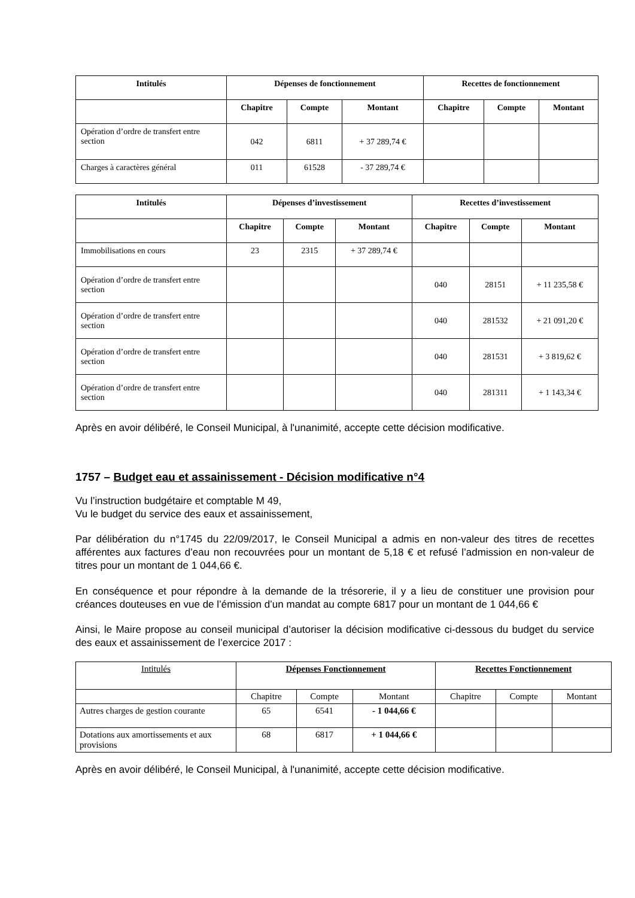| Intitulés | Dépenses de fonctionnement | | | Recettes de fonctionnement | | |
| --- | --- | --- | --- | --- | --- | --- |
| | Chapitre | Compte | Montant | Chapitre | Compte | Montant |
| Opération d’ordre de transfert entre section | 042 | 6811 | + 37 289,74 € | | | |
| Charges à caractères général | 011 | 61528 | - 37 289,74 € | | | |
| Intitulés | Dépenses d’investissement | | | Recettes d’investissement | | |
| --- | --- | --- | --- | --- | --- | --- |
| | Chapitre | Compte | Montant | Chapitre | Compte | Montant |
| Immobilisations en cours | 23 | 2315 | + 37 289,74 € | | | |
| Opération d’ordre de transfert entre section | | | | 040 | 28151 | + 11 235,58 € |
| Opération d’ordre de transfert entre section | | | | 040 | 281532 | + 21 091,20 € |
| Opération d’ordre de transfert entre section | | | | 040 | 281531 | + 3 819,62 € |
| Opération d’ordre de transfert entre section | | | | 040 | 281311 | + 1 143,34 € |
Après en avoir délibéré, le Conseil Municipal, à l'unanimité, accepte cette décision modificative.
1757 – Budget eau et assainissement - Décision modificative n°4
Vu l’instruction budgétaire et comptable M 49,
Vu le budget du service des eaux et assainissement,
Par délibération du n°1745 du 22/09/2017, le Conseil Municipal a admis en non-valeur des titres de recettes afférentes aux factures d’eau non recouvrées pour un montant de 5,18 € et refusé l’admission en non-valeur de titres pour un montant de 1 044,66 €.
En conséquence et pour répondre à la demande de la trésorerie, il y a lieu de constituer une provision pour créances douteuses en vue de l’émission d’un mandat au compte 6817 pour un montant de 1 044,66 €
Ainsi, le Maire propose au conseil municipal d’autoriser la décision modificative ci-dessous du budget du service des eaux et assainissement de l’exercice 2017 :
| Intitulés | Dépenses Fonctionnement | | | Recettes Fonctionnement | | |
| | Chapitre | Compte | Montant | Chapitre | Compte | Montant |
| Autres charges de gestion courante | 65 | 6541 | - 1 044,66 € | | | |
| Dotations aux amortissements et aux provisions | 68 | 6817 | + 1 044,66 € | | | |
Après en avoir délibéré, le Conseil Municipal, à l'unanimité, accepte cette décision modificative.